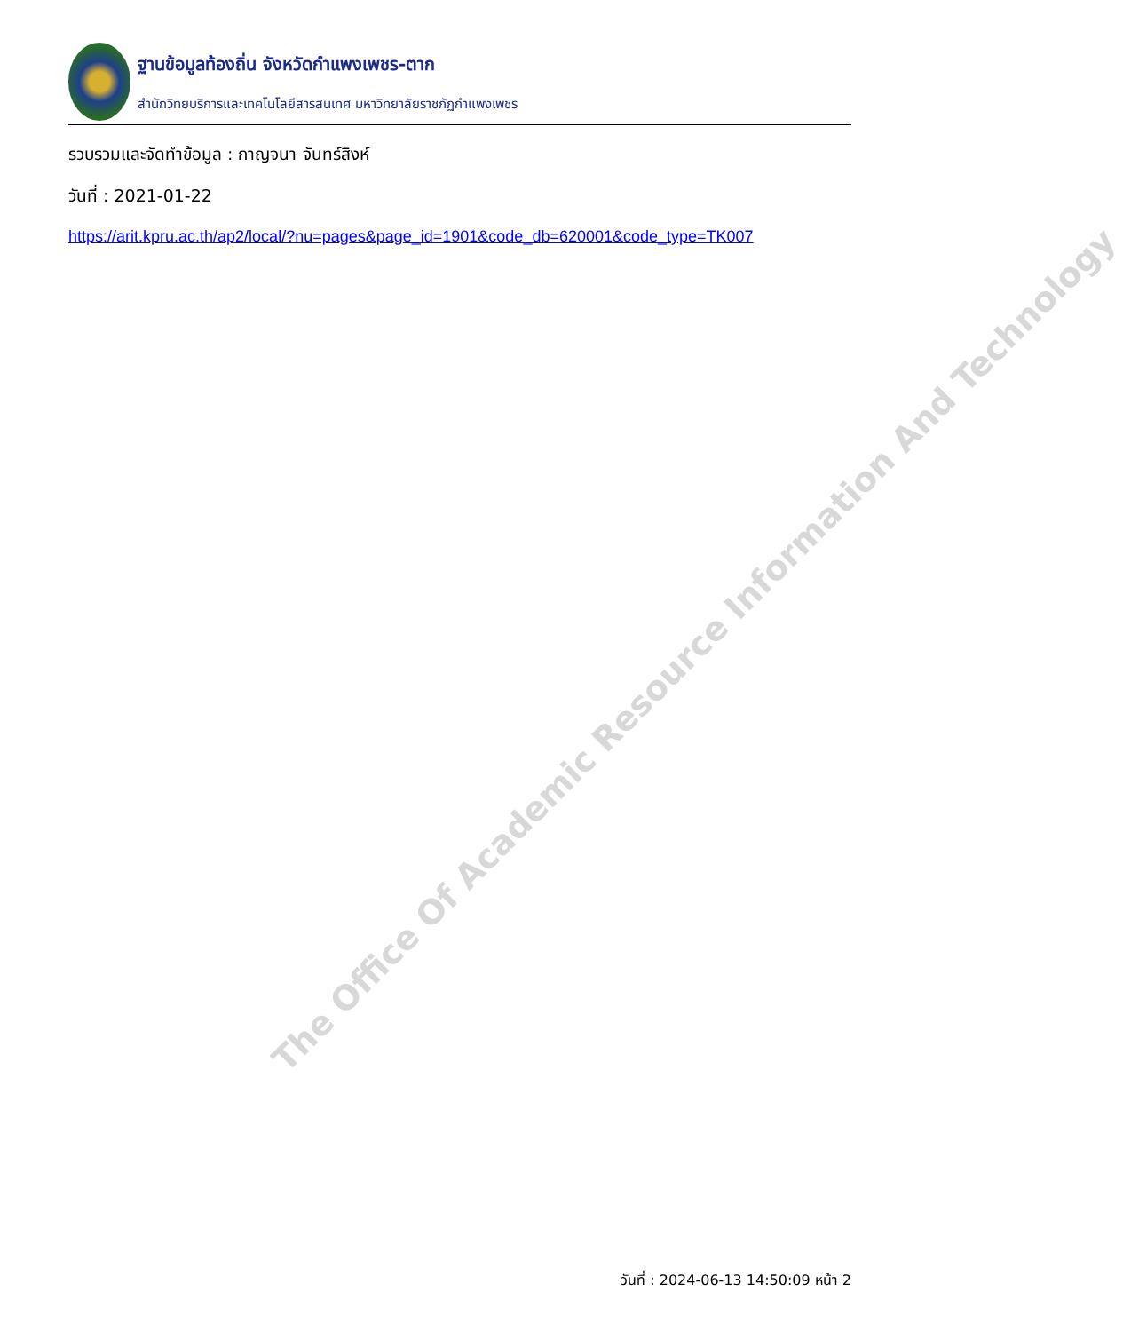ฐานข้อมูลท้องถิ่น จังหวัดกำแพงเพชร-ตาก
สำนักวิทยบริการและเทคโนโลยีสารสนเทศ มหาวิทยาลัยราชภัฏกำแพงเพชร
รวบรวมและจัดทำข้อมูล : กาญจนา จันทร์สิงห์
วันที่ : 2021-01-22
https://arit.kpru.ac.th/ap2/local/?nu=pages&page_id=1901&code_db=620001&code_type=TK007
The Office Of Academic Resource Information And Technology
วันที่ : 2024-06-13 14:50:09 หน้า 2